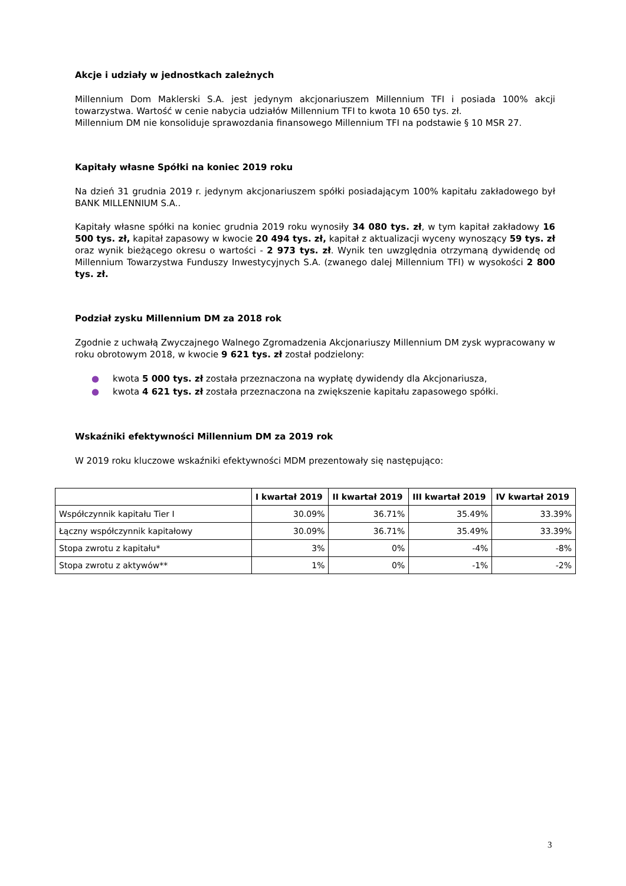Akcje i udziały w jednostkach zależnych
Millennium Dom Maklerski S.A. jest jedynym akcjonariuszem Millennium TFI i posiada 100% akcji towarzystwa. Wartość w cenie nabycia udziałów Millennium TFI to kwota 10 650 tys. zł.
Millennium DM nie konsoliduje sprawozdania finansowego Millennium TFI na podstawie § 10 MSR 27.
Kapitały własne Spółki na koniec 2019 roku
Na dzień 31 grudnia 2019 r. jedynym akcjonariuszem spółki posiadającym 100% kapitału zakładowego był BANK MILLENNIUM S.A..
Kapitały własne spółki na koniec grudnia 2019 roku wynosiły 34 080 tys. zł, w tym kapitał zakładowy 16 500 tys. zł, kapitał zapasowy w kwocie 20 494 tys. zł, kapitał z aktualizacji wyceny wynoszący 59 tys. zł oraz wynik bieżącego okresu o wartości - 2 973 tys. zł. Wynik ten uwzględnia otrzymaną dywidendę od Millennium Towarzystwa Funduszy Inwestycyjnych S.A. (zwanego dalej Millennium TFI) w wysokości 2 800 tys. zł.
Podział zysku Millennium DM za 2018 rok
Zgodnie z uchwałą Zwyczajnego Walnego Zgromadzenia Akcjonariuszy Millennium DM zysk wypracowany w roku obrotowym 2018, w kwocie 9 621 tys. zł został podzielony:
● kwota 5 000 tys. zł została przeznaczona na wypłatę dywidendy dla Akcjonariusza,
● kwota 4 621 tys. zł została przeznaczona na zwiększenie kapitału zapasowego spółki.
Wskaźniki efektywności Millennium DM za 2019 rok
W 2019 roku kluczowe wskaźniki efektywności MDM prezentowały się następująco:
| | I kwartał 2019 | II kwartał 2019 | III kwartał 2019 | IV kwartał 2019 |
| --- | --- | --- | --- | --- |
| Współczynnik kapitału Tier I | 30.09% | 36.71% | 35.49% | 33.39% |
| Łączny współczynnik kapitałowy | 30.09% | 36.71% | 35.49% | 33.39% |
| Stopa zwrotu z kapitału* | 3% | 0% | -4% | -8% |
| Stopa zwrotu z aktywów** | 1% | 0% | -1% | -2% |
3